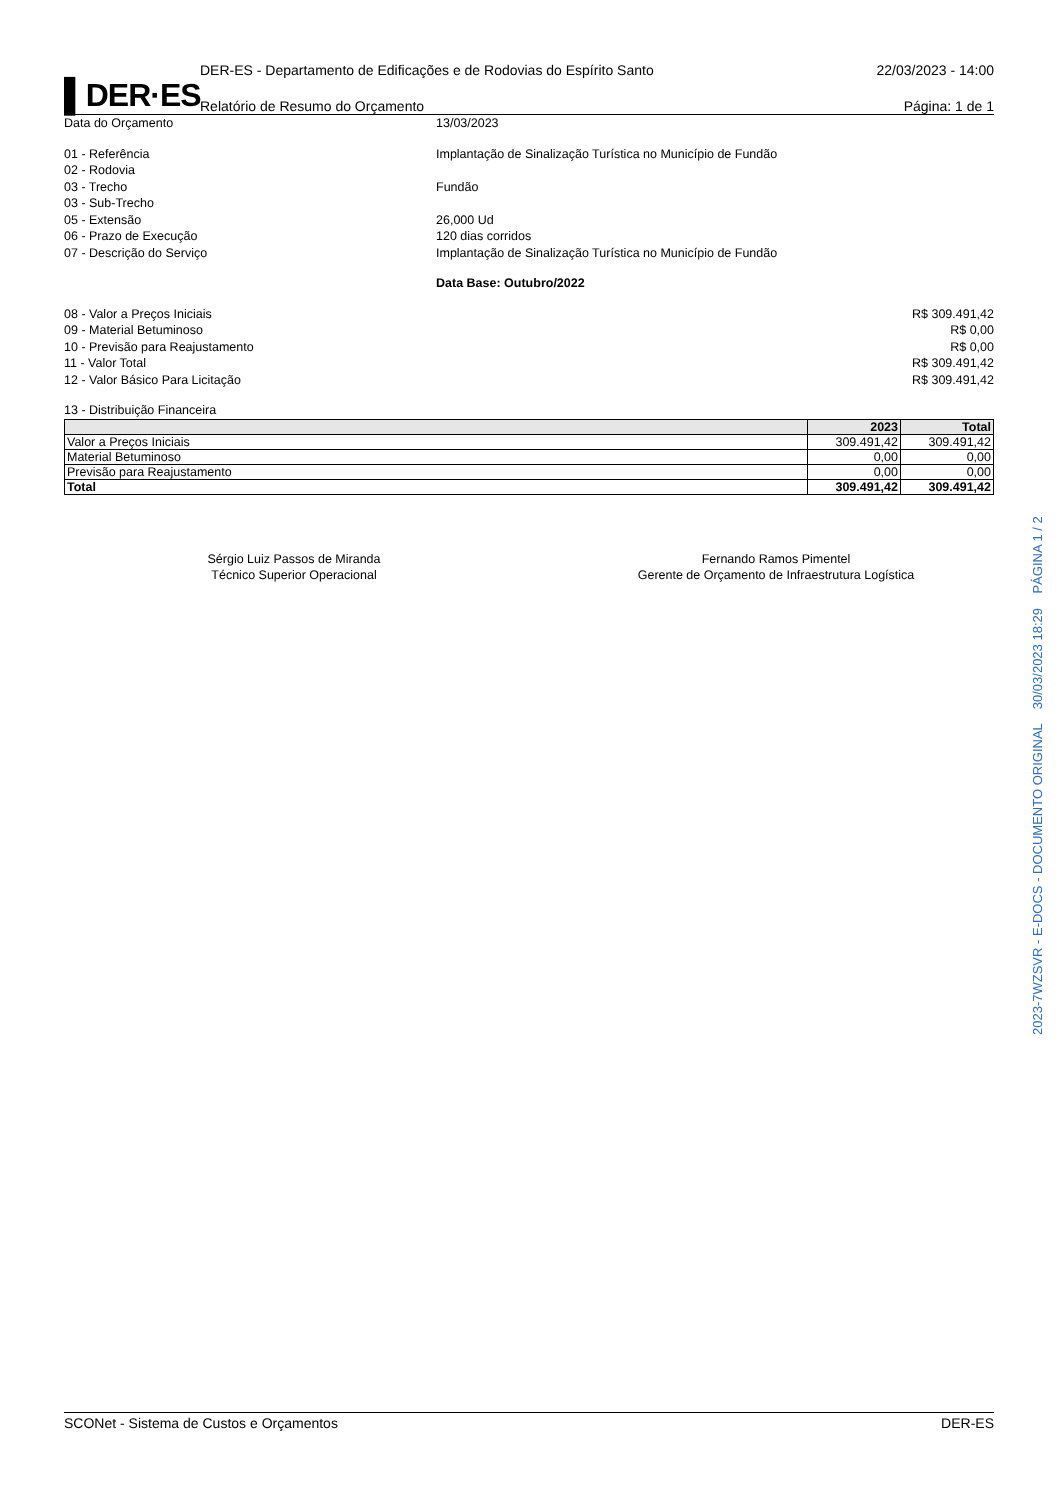▌DER·ES
DER-ES - Departamento de Edificações e de Rodovias do Espírito Santo
Relatório de Resumo do Orçamento
22/03/2023 - 14:00
Página: 1 de 1
Data do Orçamento 13/03/2023
01 - Referência Implantação de Sinalização Turística no Município de Fundão
02 - Rodovia
03 - Trecho Fundão
03 - Sub-Trecho
05 - Extensão 26,000 Ud
06 - Prazo de Execução 120 dias corridos
07 - Descrição do Serviço Implantação de Sinalização Turística no Município de Fundão
Data Base: Outubro/2022
08 - Valor a Preços Iniciais R$ 309.491,42
09 - Material Betuminoso R$ 0,00
10 - Previsão para Reajustamento R$ 0,00
11 - Valor Total R$ 309.491,42
12 - Valor Básico Para Licitação R$ 309.491,42
13 - Distribuição Financeira
| | 2023 | Total |
| --- | --- | --- |
| Valor a Preços Iniciais | 309.491,42 | 309.491,42 |
| Material Betuminoso | 0,00 | 0,00 |
| Previsão para Reajustamento | 0,00 | 0,00 |
| Total | 309.491,42 | 309.491,42 |
Sérgio Luiz Passos de Miranda
Técnico Superior Operacional
Fernando Ramos Pimentel
Gerente de Orçamento de Infraestrutura Logística
SCONet - Sistema de Custos e Orçamentos DER-ES
2023-7WZSVR - E-DOCS - DOCUMENTO ORIGINAL 30/03/2023 18:29 PÁGINA 1 / 2